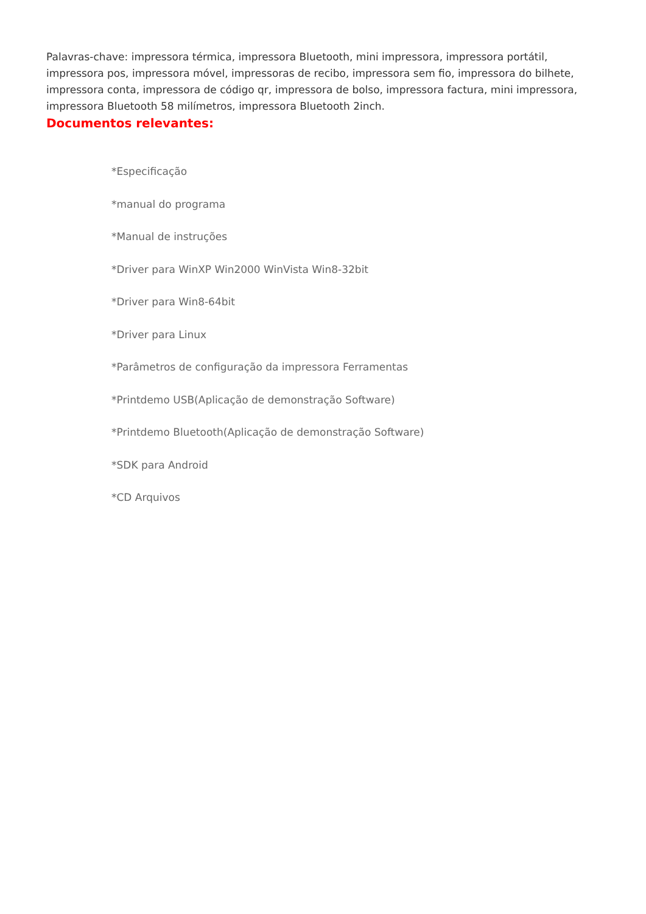Palavras-chave: impressora térmica, impressora Bluetooth, mini impressora, impressora portátil, impressora pos, impressora móvel, impressoras de recibo, impressora sem fio, impressora do bilhete, impressora conta, impressora de código qr, impressora de bolso, impressora factura, mini impressora, impressora Bluetooth 58 milímetros, impressora Bluetooth 2inch.
Documentos relevantes:
*Especificação
*manual do programa
*Manual de instruções
*Driver para WinXP Win2000 WinVista Win8-32bit
*Driver para Win8-64bit
*Driver para Linux
*Parâmetros de configuração da impressora Ferramentas
*Printdemo USB(Aplicação de demonstração Software)
*Printdemo Bluetooth(Aplicação de demonstração Software)
*SDK para Android
*CD Arquivos